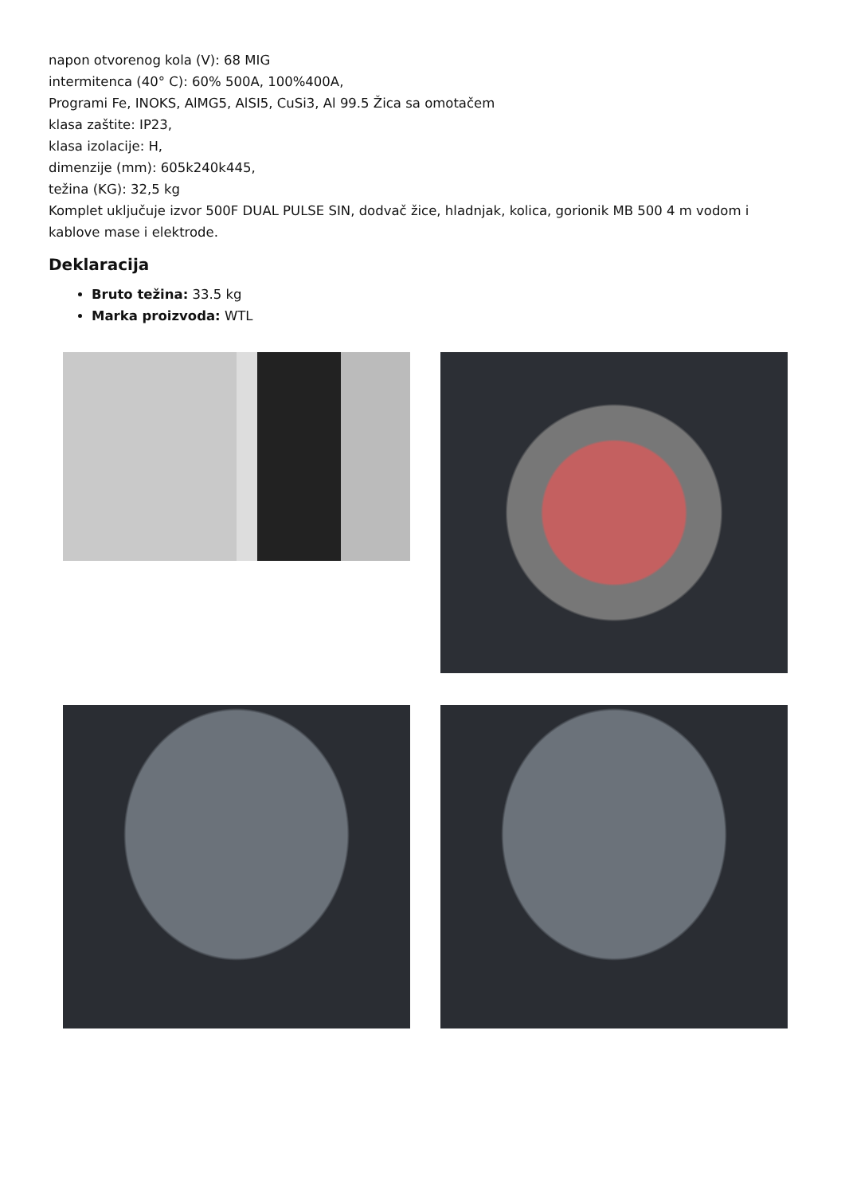napon otvorenog kola (V): 68 MIG
intermitenca (40° C): 60% 500A, 100%400A,
Programi Fe, INOKS, AlMG5, AlSI5, CuSi3, Al 99.5 Žica sa omotačem
klasa zaštite: IP23,
klasa izolacije: H,
dimenzije (mm): 605k240k445,
težina (KG): 32,5 kg
Komplet uključuje izvor 500F DUAL PULSE SIN, dodvač žice, hladnjak, kolica, gorionik MB 500 4 m vodom i kablove mase i elektrode.
Deklaracija
Bruto težina: 33.5 kg
Marka proizvoda: WTL